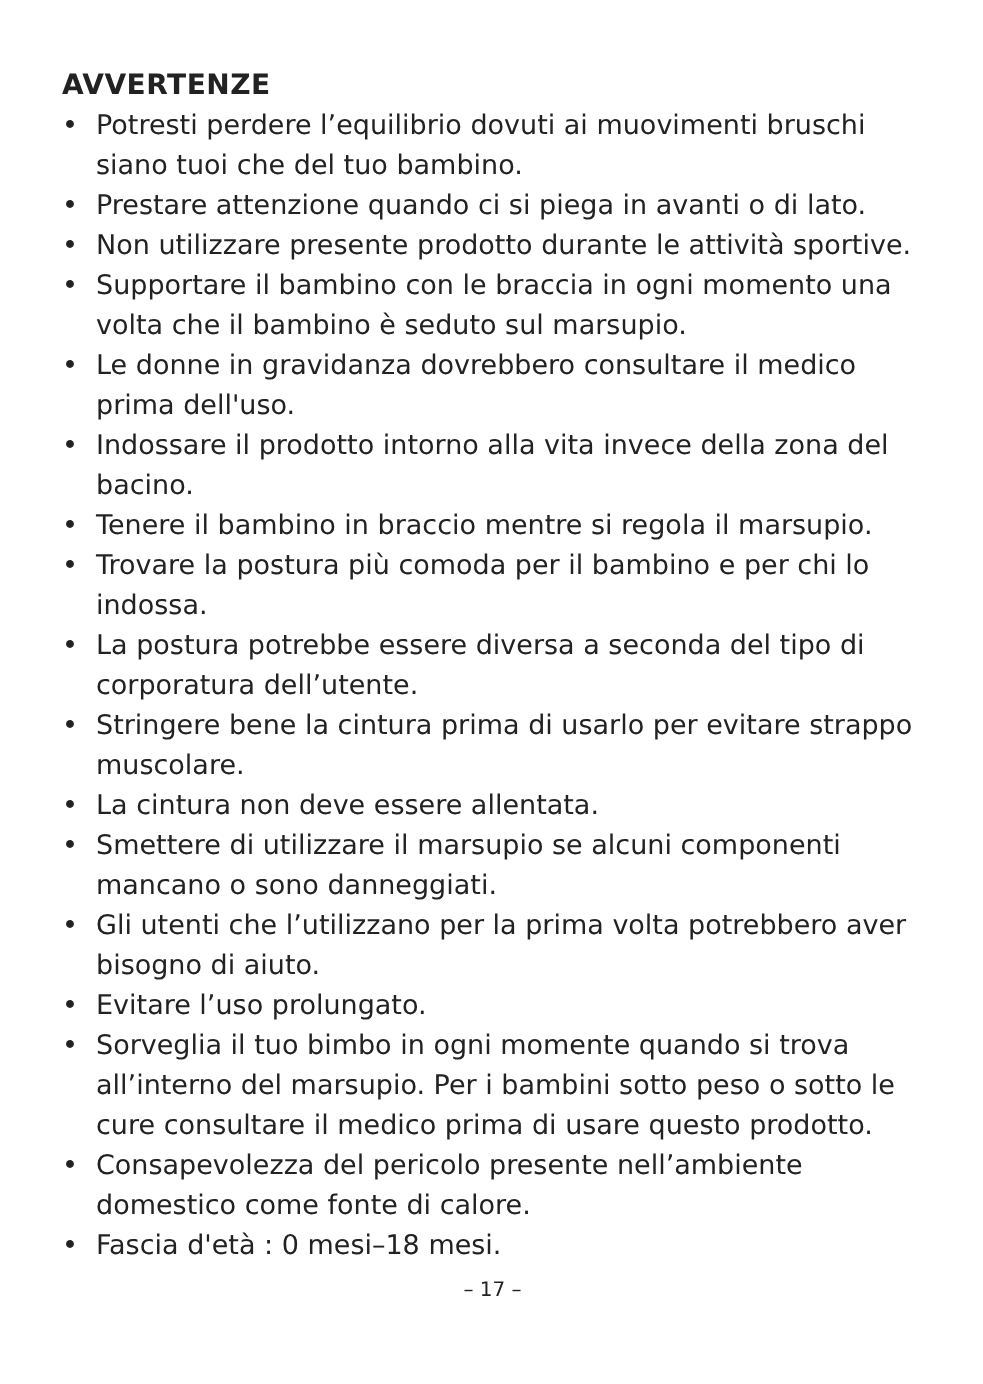AVVERTENZE
• Potresti perdere l’equilibrio dovuti ai muovimenti bruschi siano tuoi che del tuo bambino.
• Prestare attenzione quando ci si piega in avanti o di lato.
• Non utilizzare presente prodotto durante le attività sportive.
• Supportare il bambino con le braccia in ogni momento una volta che il bambino è seduto sul marsupio.
• Le donne in gravidanza dovrebbero consultare il medico prima dell'uso.
• Indossare il prodotto intorno alla vita invece della zona del bacino.
• Tenere il bambino in braccio mentre si regola il marsupio.
• Trovare la postura più comoda per il bambino e per chi lo indossa.
• La postura potrebbe essere diversa a seconda del tipo di corporatura dell’utente.
• Stringere bene la cintura prima di usarlo per evitare strappo muscolare.
• La cintura non deve essere allentata.
• Smettere di utilizzare il marsupio se alcuni componenti mancano o sono danneggiati.
• Gli utenti che l’utilizzano per la prima volta potrebbero aver bisogno di aiuto.
• Evitare l’uso prolungato.
• Sorveglia il tuo bimbo in ogni momente quando si trova all’interno del marsupio. Per i bambini sotto peso o sotto le cure consultare il medico prima di usare questo prodotto.
• Consapevolezza del pericolo presente nell’ambiente domestico come fonte di calore.
• Fascia d'età : 0 mesi–18 mesi.
– 17 –